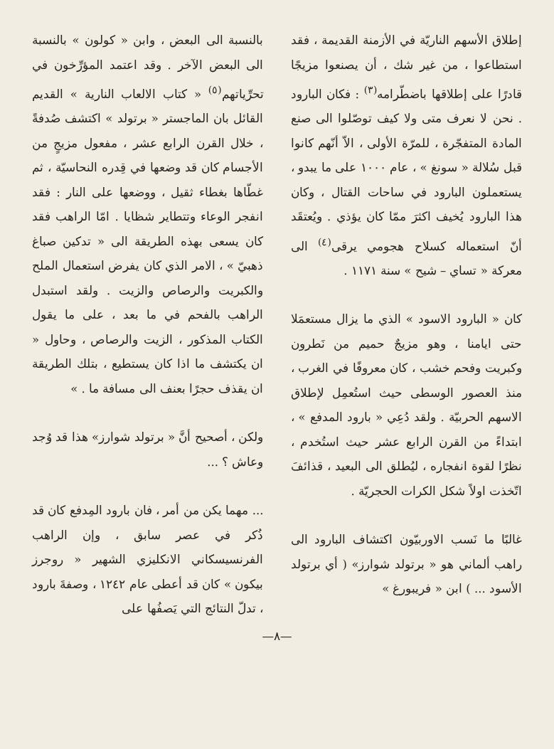إطلاق الأسهم الناريّة في الأزمنة القديمة ، فقد استطاعوا ، من غير شك ، أن يصنعوا مزيجًا قادرًا على إطلاقها باضطّرامه<sup>(٣)</sup> : فكان البارود . نحن لا نعرف متى ولا كيف توصّلوا الى صنع المادة المتفجّرة ، للمرّة الأولى ، الاّ أنّهم كانوا قبل سُلالة « سونغ » ، عام ١٠٠٠ على ما يبدو ، يستعملون البارود في ساحات القتال ، وكان هذا البارود يُخيف اكثرَ ممّا كان يؤذي . ويُعتقَد أنّ استعماله كسلاح هجومي يرقى<sup>(٤)</sup> الى معركة « تساي – شيح » سنة ١١٧١ .
كان « البارود الاسود » الذي ما يزال مستعمَلا حتى ايامنا ، وهو مزيجٌ حميم من نَطرون وكبريت وفحم خشب ، كان معروفًا في الغرب ، منذ العصور الوسطى حيث استُعمِل لإطلاق الاسهم الحربيّة . ولقد دُعِي « بارود المدفع » ، ابتداءً من القرن الرابع عشر حيث استُخدم ، نظرًا لقوة انفجاره ، ليُطلق الى البعيد ، قذائفَ اتّخذت اولاً شكل الكرات الحجريّة .
غالبًا ما نَسب الاوربيّون اكتشاف البارود الى راهب ألماني هو « برتولد شوارز» ( أي برتولد الأسود ... ) ابن « فريبورغ »
بالنسبة الى البعض ، وابن « كولون » بالنسبة الى البعض الآخر . وقد اعتمد المؤرِّخون في تحرِّياتهم<sup>(٥)</sup> « كتاب الالعاب النارية » القديم القائل بان الماجستر « برتولد » اكتشف صُدفةً ، خلال القرن الرابع عشر ، مفعول مزيجٍ من الأجسام كان قد وضعها في قِدره النحاسيّة ، ثم غطّاها بغطاء ثقيل ، ووضعها على النار : فقد انفجر الوعاء وتتطاير شظايا . امّا الراهب فقد كان يسعى بهذه الطريقة الى « تدكين صباغ ذهبيّ » ، الامر الذي كان يفرض استعمال الملح والكبريت والرصاص والزيت . ولقد استبدل الراهب بالفحم في ما بعد ، على ما يقول الكتاب المذكور ، الزيت والرصاص ، وحاول « ان يكتشف ما اذا كان يستطيع ، بتلك الطريقة ان يقذف حجرًا بعنف الى مسافة ما . »
ولكن ، أصحيح أنَّ « برتولد شوارز» هذا قد وُجد وعاش ؟ ...
... مهما يكن من أمر ، فان بارود المِدفع كان قد ذُكر في عصر سابق ، وإن الراهب الفرنسيسكاني الانكليزي الشهير « روجرز بيكون » كان قد أعطى عام ١٢٤٢ ، وصفةَ بارود ، تدلّ النتائج التي يَصفُها على
—٨—